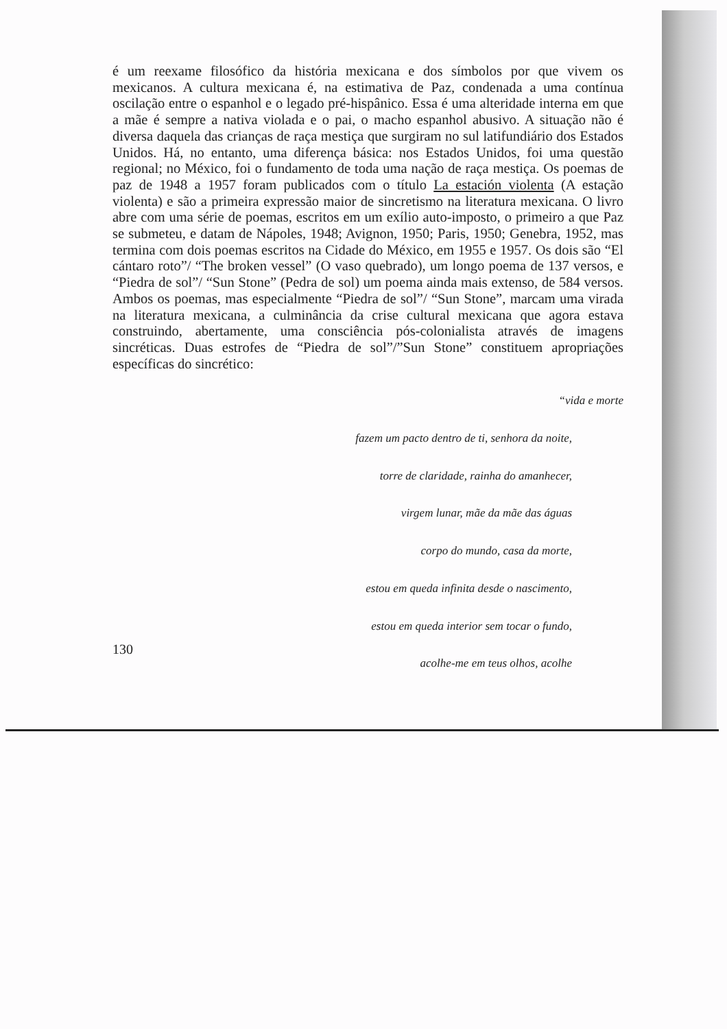é um reexame filosófico da história mexicana e dos símbolos por que vivem os mexicanos. A cultura mexicana é, na estimativa de Paz, condenada a uma contínua oscilação entre o espanhol e o legado pré-hispânico. Essa é uma alteridade interna em que a mãe é sempre a nativa violada e o pai, o macho espanhol abusivo. A situação não é diversa daquela das crianças de raça mestiça que surgiram no sul latifundiário dos Estados Unidos. Há, no entanto, uma diferença básica: nos Estados Unidos, foi uma questão regional; no México, foi o fundamento de toda uma nação de raça mestiça. Os poemas de paz de 1948 a 1957 foram publicados com o título La estación violenta (A estação violenta) e são a primeira expressão maior de sincretismo na literatura mexicana. O livro abre com uma série de poemas, escritos em um exílio auto-imposto, o primeiro a que Paz se submeteu, e datam de Nápoles, 1948; Avignon, 1950; Paris, 1950; Genebra, 1952, mas termina com dois poemas escritos na Cidade do México, em 1955 e 1957. Os dois são “El cántaro roto”/ “The broken vessel” (O vaso quebrado), um longo poema de 137 versos, e “Piedra de sol”/ “Sun Stone” (Pedra de sol) um poema ainda mais extenso, de 584 versos. Ambos os poemas, mas especialmente “Piedra de sol”/ “Sun Stone”, marcam uma virada na literatura mexicana, a culminância da crise cultural mexicana que agora estava construindo, abertamente, uma consciência pós-colonialista através de imagens sincréticas. Duas estrofes de “Piedra de sol”/”Sun Stone” constituem apropriações específicas do sincrético:
“vida e morte
fazem um pacto dentro de ti, senhora da noite,
torre de claridade, rainha do amanhecer,
virgem lunar, mãe da mãe das águas
corpo do mundo, casa da morte,
estou em queda infinita desde o nascimento,
estou em queda interior sem tocar o fundo,
acolhe-me em teus olhos, acolhe
130